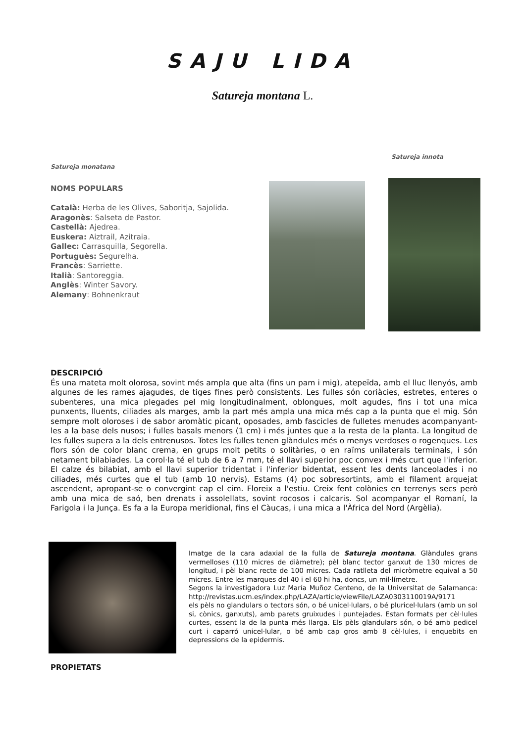SAJU LIDA
Satureja montana L.
Satureja innota
Satureja monatana
NOMS POPULARS
Català: Herba de les Olives, Saboritja, Sajolida.
Aragonès: Salseta de Pastor.
Castellà: Ajedrea.
Euskera: Aiztrail, Azitraia.
Gallec: Carrasquilla, Segorella.
Portuguès: Segurelha.
Francès: Sarriette.
Italià: Santoreggia.
Anglès: Winter Savory.
Alemany: Bohnenkraut
DESCRIPCIÓ
És una mateta molt olorosa, sovint més ampla que alta (fins un pam i mig), atepeïda, amb el lluc llenyós, amb algunes de les rames ajagudes, de tiges fines però consistents. Les fulles són coriàcies, estretes, enteres o subenteres, una mica plegades pel mig longitudinalment, oblongues, molt agudes, fins i tot una mica punxents, lluents, ciliades als marges, amb la part més ampla una mica més cap a la punta que el mig. Són sempre molt oloroses i de sabor aromàtic picant, oposades, amb fascicles de fulletes menudes acompanyant-les a la base dels nusos; i fulles basals menors (1 cm) i més juntes que a la resta de la planta. La longitud de les fulles supera a la dels entrenusos. Totes les fulles tenen glàndules més o menys verdoses o rogenques. Les flors són de color blanc crema, en grups molt petits o solitàries, o en raïms unilaterals terminals, i són netament bilabiades. La corol·la té el tub de 6 a 7 mm, té el llavi superior poc convex i més curt que l'inferior. El calze és bilabiat, amb el llavi superior tridentat i l'inferior bidentat, essent les dents lanceolades i no ciliades, més curtes que el tub (amb 10 nervis). Estams (4) poc sobresortints, amb el filament arquejat ascendent, apropant-se o convergint cap el cim. Floreix a l'estiu. Creix fent colònies en terrenys secs però amb una mica de saó, ben drenats i assolellats, sovint rocosos i calcaris. Sol acompanyar el Romaní, la Farigola i la Junça. Es fa a la Europa meridional, fins el Càucas, i una mica a l'Àfrica del Nord (Argèlia).
Imatge de la cara adaxial de la fulla de Satureja montana. Glàndules grans vermelloses (110 micres de diàmetre); pèl blanc tector ganxut de 130 micres de longitud, i pèl blanc recte de 100 micres. Cada ratlleta del micròmetre equival a 50 micres. Entre les marques del 40 i el 60 hi ha, doncs, un mil·límetre.
Segons la investigadora Luz María Muñoz Centeno, de la Universitat de Salamanca: http://revistas.ucm.es/index.php/LAZA/article/viewFile/LAZA0303110019A/9171
els pèls no glandulars o tectors són, o bé unicel·lulars, o bé pluricel·lulars (amb un sol si, cònics, ganxuts), amb parets gruixudes i puntejades. Estan formats per cèl·lules curtes, essent la de la punta més llarga. Els pèls glandulars són, o bé amb pedicel curt i caparró unicel·lular, o bé amb cap gros amb 8 cèl·lules, i enquebits en depressions de la epidermis.
PROPIETATS